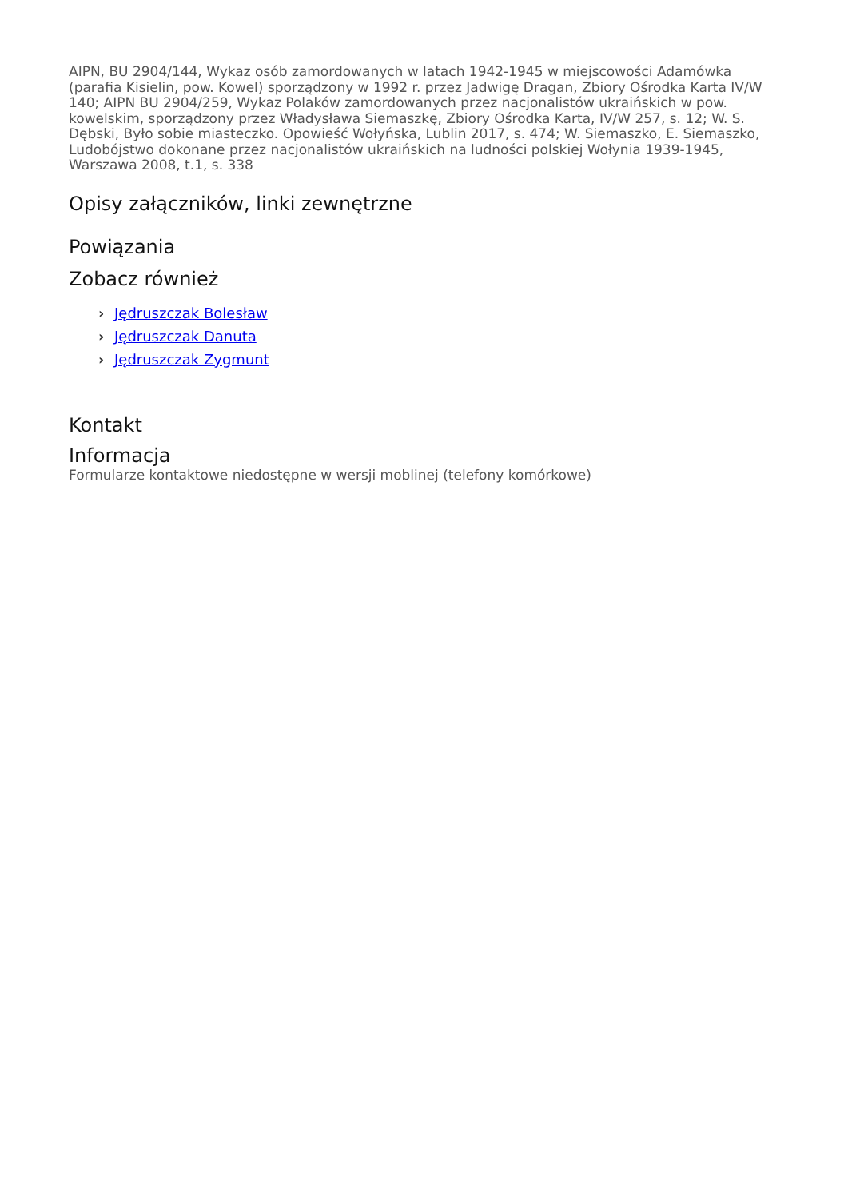AIPN, BU 2904/144, Wykaz osób zamordowanych w latach 1942-1945 w miejscowości Adamówka (parafia Kisielin, pow. Kowel) sporządzony w 1992 r. przez Jadwigę Dragan, Zbiory Ośrodka Karta IV/W 140; AIPN BU 2904/259, Wykaz Polaków zamordowanych przez nacjonalistów ukraińskich w pow. kowelskim, sporządzony przez Władysława Siemaszkę, Zbiory Ośrodka Karta, IV/W 257, s. 12; W. S. Dębski, Było sobie miasteczko. Opowieść Wołyńska, Lublin 2017, s. 474; W. Siemaszko, E. Siemaszko, Ludobójstwo dokonane przez nacjonalistów ukraińskich na ludności polskiej Wołynia 1939-1945, Warszawa 2008, t.1, s. 338
Opisy załączników, linki zewnętrzne
Powiązania
Zobacz również
› Jędruszczak Bolesław
› Jędruszczak Danuta
› Jędruszczak Zygmunt
Kontakt
Informacja
Formularze kontaktowe niedostępne w wersji moblinej (telefony komórkowe)